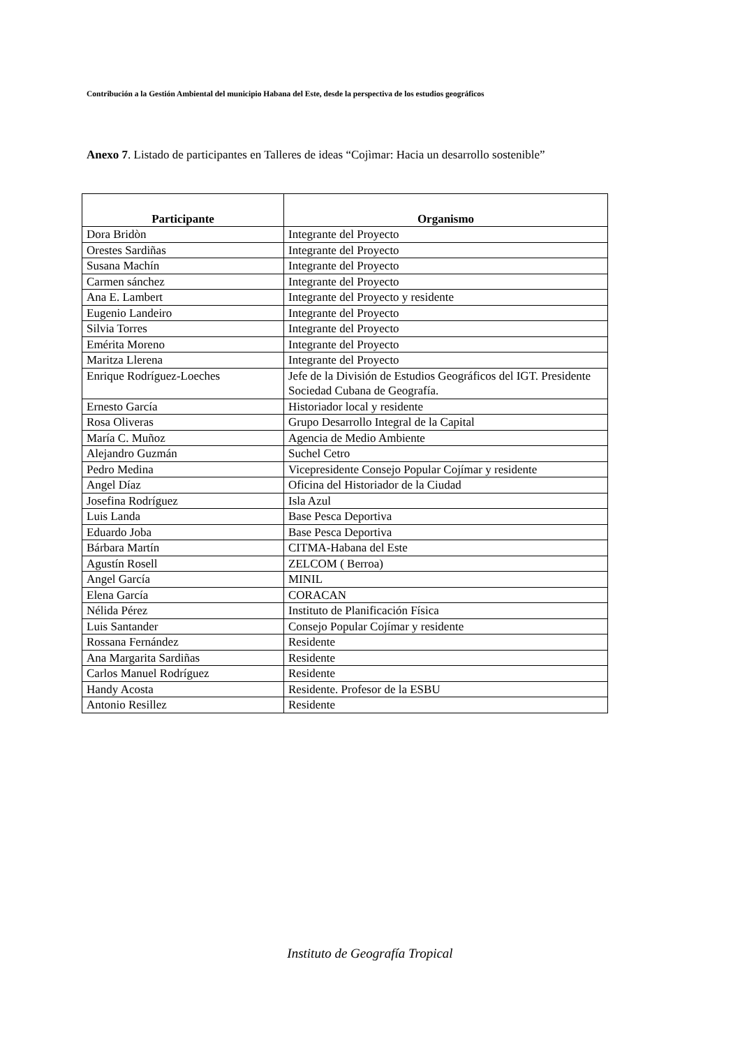Contribución a la Gestión Ambiental del municipio Habana del Este, desde la perspectiva de los estudios geográficos
Anexo 7. Listado de participantes en Talleres de ideas “Cojìmar: Hacia un desarrollo sostenible”
| Participante | Organismo |
| --- | --- |
| Dora Bridòn | Integrante del Proyecto |
| Orestes Sardiñas | Integrante del Proyecto |
| Susana Machín | Integrante del Proyecto |
| Carmen sánchez | Integrante del Proyecto |
| Ana E. Lambert | Integrante del Proyecto y residente |
| Eugenio Landeiro | Integrante del Proyecto |
| Silvia Torres | Integrante del Proyecto |
| Emérita Moreno | Integrante del Proyecto |
| Maritza Llerena | Integrante del Proyecto |
| Enrique Rodríguez-Loeches | Jefe de la División de Estudios Geográficos del IGT. Presidente Sociedad Cubana de Geografía. |
| Ernesto García | Historiador local y residente |
| Rosa Oliveras | Grupo Desarrollo Integral de la Capital |
| María C. Muñoz | Agencia de Medio Ambiente |
| Alejandro Guzmán | Suchel Cetro |
| Pedro Medina | Vicepresidente Consejo Popular Cojímar y residente |
| Angel Díaz | Oficina del Historiador de la Ciudad |
| Josefina Rodríguez | Isla Azul |
| Luis Landa | Base Pesca Deportiva |
| Eduardo Joba | Base Pesca Deportiva |
| Bárbara Martín | CITMA-Habana del Este |
| Agustín Rosell | ZELCOM ( Berroa) |
| Angel García | MINIL |
| Elena García | CORACAN |
| Nélida Pérez | Instituto de Planificación Física |
| Luis Santander | Consejo Popular Cojímar y residente |
| Rossana Fernández | Residente |
| Ana Margarita Sardiñas | Residente |
| Carlos Manuel Rodríguez | Residente |
| Handy Acosta | Residente. Profesor de la ESBU |
| Antonio Resillez | Residente |
Instituto de Geografía Tropical